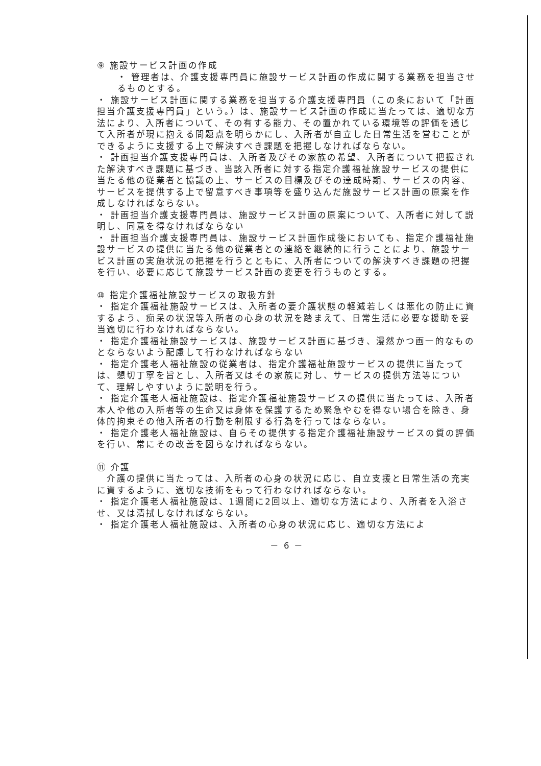⑨ 施設サービス計画の作成
・ 管理者は、介護支援専門員に施設サービス計画の作成に関する業務を担当させるものとする。
・ 施設サービス計画に関する業務を担当する介護支援専門員（この条において「計画担当介護支援専門員」という。）は、施設サービス計画の作成に当たっては、適切な方法により、入所者について、その有する能力、その置かれている環境等の評価を通じて入所者が現に抱える問題点を明らかにし、入所者が自立した日常生活を営むことができるように支援する上で解決すべき課題を把握しなければならない。
・ 計画担当介護支援専門員は、入所者及びその家族の希望、入所者について把握された解決すべき課題に基づき、当該入所者に対する指定介護福祉施設サービスの提供に当たる他の従業者と協議の上、サービスの目標及びその達成時期、サービスの内容、サービスを提供する上で留意すべき事項等を盛り込んだ施設サービス計画の原案を作成しなければならない。
・ 計画担当介護支援専門員は、施設サービス計画の原案について、入所者に対して説明し、同意を得なければならない
・ 計画担当介護支援専門員は、施設サービス計画作成後においても、指定介護福祉施設サービスの提供に当たる他の従業者との連絡を継続的に行うことにより、施設サービス計画の実施状況の把握を行うとともに、入所者についての解決すべき課題の把握を行い、必要に応じて施設サービス計画の変更を行うものとする。
⑩ 指定介護福祉施設サービスの取扱方針
・ 指定介護福祉施設サービスは、入所者の要介護状態の軽減若しくは悪化の防止に資するよう、痴呆の状況等入所者の心身の状況を踏まえて、日常生活に必要な援助を妥当適切に行わなければならない。
・ 指定介護福祉施設サービスは、施設サービス計画に基づき、漫然かつ画一的なものとならないよう配慮して行わなければならない
・ 指定介護老人福祉施設の従業者は、指定介護福祉施設サービスの提供に当たっては、懇切丁寧を旨とし、入所者又はその家族に対し、サービスの提供方法等について、理解しやすいように説明を行う。
・ 指定介護老人福祉施設は、指定介護福祉施設サービスの提供に当たっては、入所者本人や他の入所者等の生命又は身体を保護するため緊急やむを得ない場合を除き、身体的拘束その他入所者の行動を制限する行為を行ってはならない。
・ 指定介護老人福祉施設は、自らその提供する指定介護福祉施設サービスの質の評価を行い、常にその改善を図らなければならない。
⑪ 介護
　介護の提供に当たっては、入所者の心身の状況に応じ、自立支援と日常生活の充実に資するように、適切な技術をもって行わなければならない。
・ 指定介護老人福祉施設は、1週間に2回以上、適切な方法により、入所者を入浴させ、又は清拭しなければならない。
・ 指定介護老人福祉施設は、入所者の心身の状況に応じ、適切な方法によ
－ 6 －